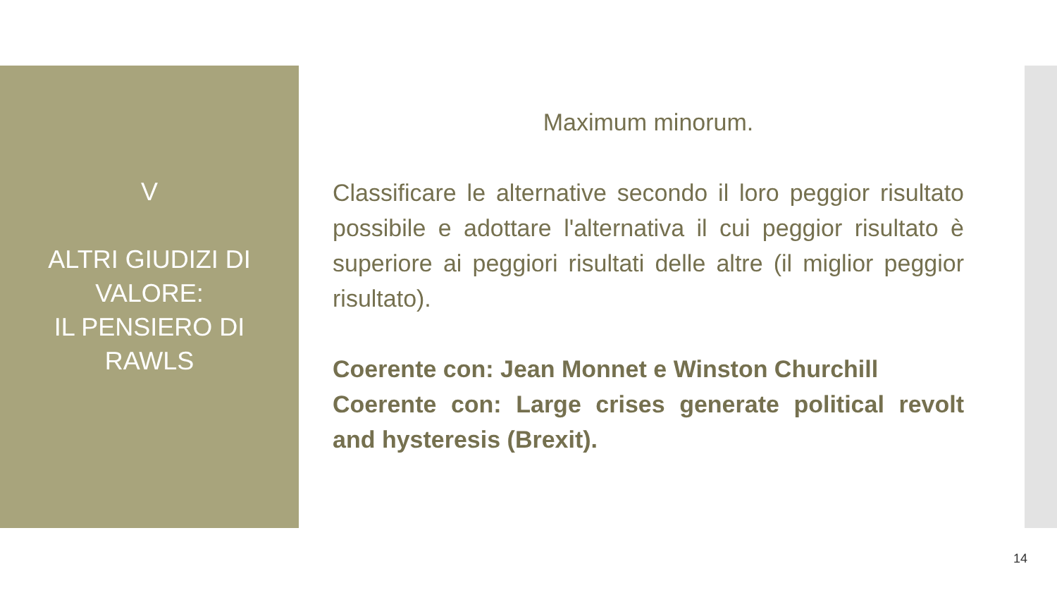V
ALTRI GIUDIZI DI
VALORE:
IL PENSIERO DI
RAWLS
Maximum minorum.
Classificare le alternative secondo il loro peggior risultato possibile e adottare l'alternativa il cui peggior risultato è superiore ai peggiori risultati delle altre (il miglior peggior risultato).
Coerente con: Jean Monnet e Winston Churchill
Coerente con: Large crises generate political revolt and hysteresis (Brexit).
14